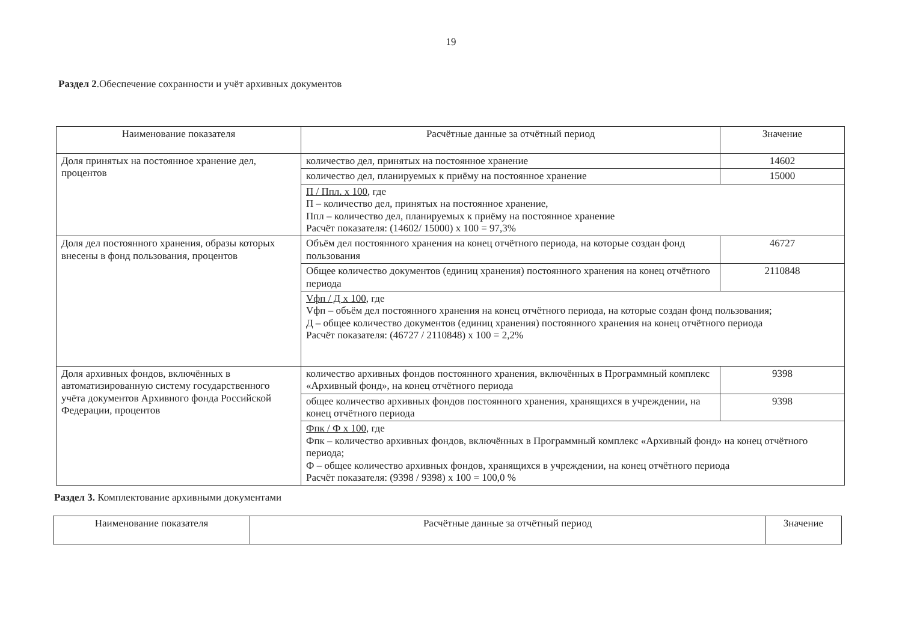19
Раздел 2.Обеспечение сохранности и учёт архивных документов
| Наименование показателя | Расчётные данные за отчётный период | Значение |
| --- | --- | --- |
| Доля принятых на постоянное хранение дел, процентов | количество дел, принятых на постоянное хранение | 14602 |
| | количество дел, планируемых к приёму на постоянное хранение | 15000 |
| | П / Ппл. х 100 , где П – количество дел, принятых на постоянное хранение, Ппл – количество дел, планируемых к приёму на постоянное хранение Расчёт показателя: (14602/ 15000) х 100 = 97,3% | |
| Доля дел постоянного хранения, образы которых внесены в фонд пользования, процентов | Объём дел постоянного хранения на конец отчётного периода, на которые создан фонд пользования | 46727 |
| | Общее количество документов (единиц хранения) постоянного хранения на конец отчётного периода | 2110848 |
| | Vфп / Д х 100 , где Vфп – объём дел постоянного хранения на конец отчётного периода, на которые создан фонд пользования; Д – общее количество документов (единиц хранения) постоянного хранения на конец отчётного периода Расчёт показателя: (46727 / 2110848) х 100 = 2,2% | |
| Доля архивных фондов, включённых в автоматизированную систему государственного учёта документов Архивного фонда Российской Федерации, процентов | количество архивных фондов постоянного хранения, включённых в Программный комплекс «Архивный фонд», на конец отчётного периода | 9398 |
| | общее количество архивных фондов постоянного хранения, хранящихся в учреждении, на конец отчётного периода | 9398 |
| | Фпк / Ф х 100 , где Фпк – количество архивных фондов, включённых в Программный комплекс «Архивный фонд» на конец отчётного периода; Ф – общее количество архивных фондов, хранящихся в учреждении, на конец отчётного периода Расчёт показателя: (9398 / 9398) х 100 = 100,0 % | |
Раздел 3. Комплектование архивными документами
| Наименование показателя | Расчётные данные за отчётный период | Значение |
| --- | --- | --- |